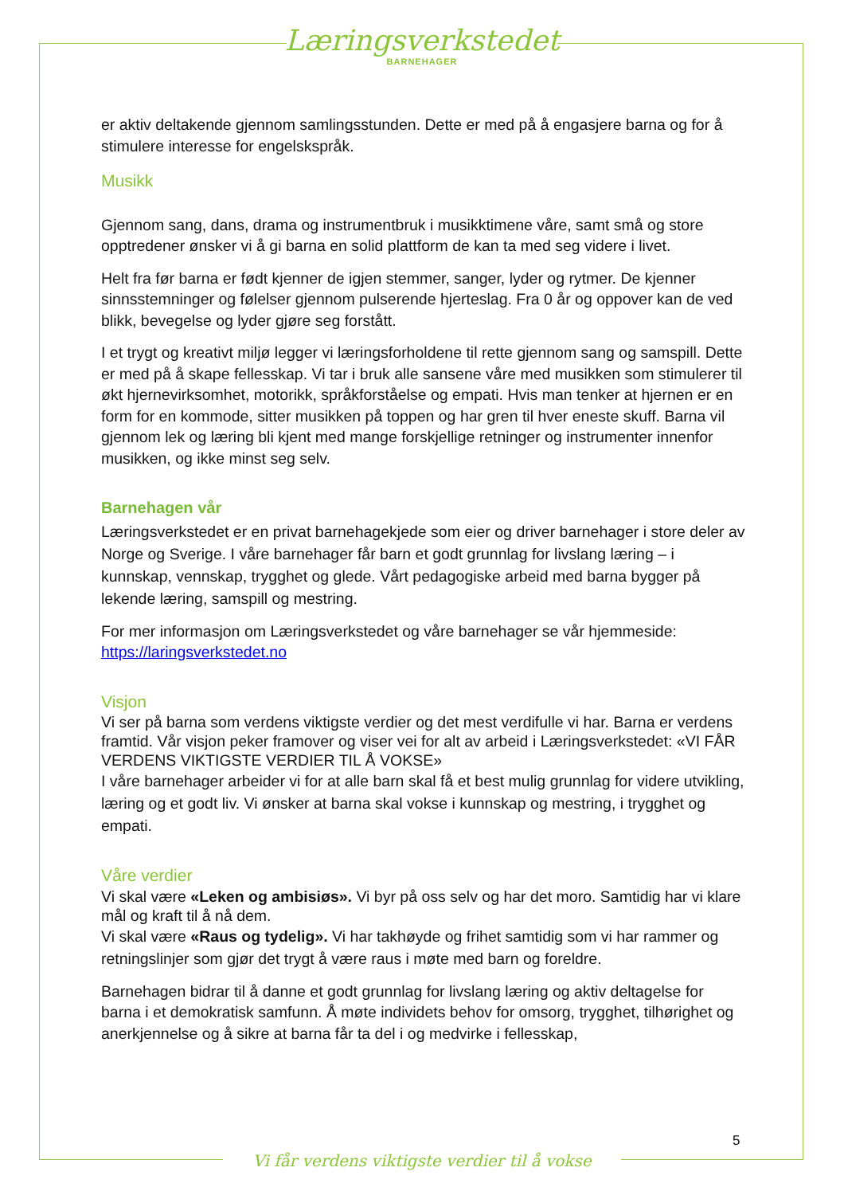Læringsverkstedet
BARNEHAGER
er aktiv deltakende gjennom samlingsstunden. Dette er med på å engasjere barna og for å stimulere interesse for engelskspråk.
Musikk
Gjennom sang, dans, drama og instrumentbruk i musikktimene våre, samt små og store opptredener ønsker vi å gi barna en solid plattform de kan ta med seg videre i livet.
Helt fra før barna er født kjenner de igjen stemmer, sanger, lyder og rytmer. De kjenner sinnsstemninger og følelser gjennom pulserende hjerteslag. Fra 0 år og oppover kan de ved blikk, bevegelse og lyder gjøre seg forstått.
I et trygt og kreativt miljø legger vi læringsforholdene til rette gjennom sang og samspill. Dette er med på å skape fellesskap. Vi tar i bruk alle sansene våre med musikken som stimulerer til økt hjernevirksomhet, motorikk, språkforståelse og empati. Hvis man tenker at hjernen er en form for en kommode, sitter musikken på toppen og har gren til hver eneste skuff. Barna vil gjennom lek og læring bli kjent med mange forskjellige retninger og instrumenter innenfor musikken, og ikke minst seg selv.
Barnehagen vår
Læringsverkstedet er en privat barnehagekjede som eier og driver barnehager i store deler av Norge og Sverige. I våre barnehager får barn et godt grunnlag for livslang læring – i kunnskap, vennskap, trygghet og glede. Vårt pedagogiske arbeid med barna bygger på lekende læring, samspill og mestring.
For mer informasjon om Læringsverkstedet og våre barnehager se vår hjemmeside: https://laringsverkstedet.no
Visjon
Vi ser på barna som verdens viktigste verdier og det mest verdifulle vi har. Barna er verdens framtid. Vår visjon peker framover og viser vei for alt av arbeid i Læringsverkstedet: «VI FÅR VERDENS VIKTIGSTE VERDIER TIL Å VOKSE»
I våre barnehager arbeider vi for at alle barn skal få et best mulig grunnlag for videre utvikling, læring og et godt liv. Vi ønsker at barna skal vokse i kunnskap og mestring, i trygghet og empati.
Våre verdier
Vi skal være «Leken og ambisiøs». Vi byr på oss selv og har det moro. Samtidig har vi klare mål og kraft til å nå dem.
Vi skal være «Raus og tydelig». Vi har takhøyde og frihet samtidig som vi har rammer og retningslinjer som gjør det trygt å være raus i møte med barn og foreldre.
Barnehagen bidrar til å danne et godt grunnlag for livslang læring og aktiv deltagelse for barna i et demokratisk samfunn. Å møte individets behov for omsorg, trygghet, tilhørighet og anerkjennelse og å sikre at barna får ta del i og medvirke i fellesskap,
5
Vi får verdens viktigste verdier til å vokse